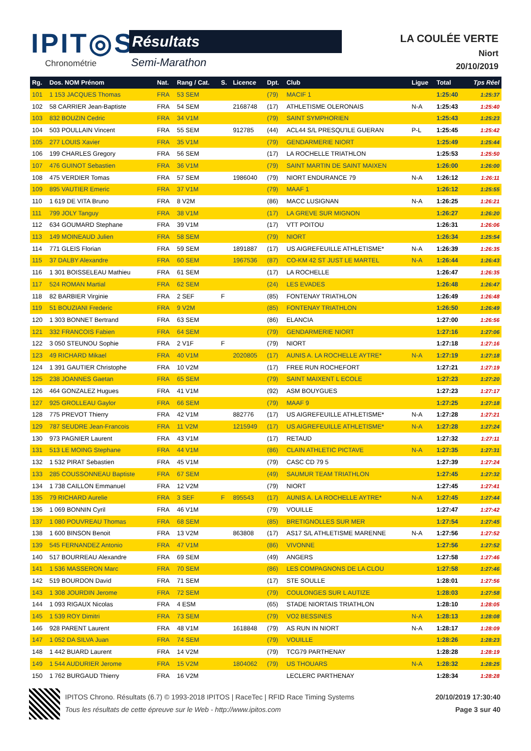IPIT◎S
Chronométrie
Résultats
Semi-Marathon
LA COULÉE VERTE
Niort
20/10/2019
| Rg. | Dos. NOM Prénom | Nat. | Rang / Cat. | S. | Licence | Dpt. | Club | Ligue | Total | Tps Réel |
| --- | --- | --- | --- | --- | --- | --- | --- | --- | --- | --- |
| 101 | 1 153 JACQUES Thomas | FRA | 53 SEM | | | (79) | MACIF 1 | | 1:25:40 | 1:25:37 |
| 102 | 58 CARRIER Jean-Baptiste | FRA | 54 SEM | | 2168748 | (17) | ATHLETISME OLERONAIS | N-A | 1:25:43 | 1:25:40 |
| 103 | 832 BOUZIN Cedric | FRA | 34 V1M | | | (79) | SAINT SYMPHORIEN | | 1:25:43 | 1:25:23 |
| 104 | 503 POULLAIN Vincent | FRA | 55 SEM | | 912785 | (44) | ACL44 S/L PRESQU'ILE GUERAN | P-L | 1:25:45 | 1:25:42 |
| 105 | 277 LOUIS Xavier | FRA | 35 V1M | | | (79) | GENDARMERIE NIORT | | 1:25:49 | 1:25:44 |
| 106 | 199 CHARLES Gregory | FRA | 56 SEM | | | (17) | LA ROCHELLE TRIATHLON | | 1:25:53 | 1:25:50 |
| 107 | 476 GUINOT Sebastien | FRA | 36 V1M | | | (79) | SAINT MARTIN DE SAINT MAIXEN | | 1:26:00 | 1:26:00 |
| 108 | 475 VERDIER Tomas | FRA | 57 SEM | | 1986040 | (79) | NIORT ENDURANCE 79 | N-A | 1:26:12 | 1:26:11 |
| 109 | 895 VAUTIER Emeric | FRA | 37 V1M | | | (79) | MAAF 1 | | 1:26:12 | 1:25:55 |
| 110 | 1 619 DE VITA Bruno | FRA | 8 V2M | | | (86) | MACC LUSIGNAN | N-A | 1:26:25 | 1:26:21 |
| 111 | 799 JOLY Tanguy | FRA | 38 V1M | | | (17) | LA GREVE SUR MIGNON | | 1:26:27 | 1:26:20 |
| 112 | 634 GOUMARD Stephane | FRA | 39 V1M | | | (17) | VTT POITOU | | 1:26:31 | 1:26:06 |
| 113 | 149 MOINEAUD Julien | FRA | 58 SEM | | | (79) | NIORT | | 1:26:34 | 1:25:54 |
| 114 | 771 GLEIS Florian | FRA | 59 SEM | | 1891887 | (17) | US AIGREFEUILLE ATHLETISME* | N-A | 1:26:39 | 1:26:35 |
| 115 | 37 DALBY Alexandre | FRA | 60 SEM | | 1967536 | (87) | CO-KM 42 ST JUST LE MARTEL | N-A | 1:26:44 | 1:26:43 |
| 116 | 1 301 BOISSELEAU Mathieu | FRA | 61 SEM | | | (17) | LA ROCHELLE | | 1:26:47 | 1:26:35 |
| 117 | 524 ROMAN Martial | FRA | 62 SEM | | | (24) | LES EVADES | | 1:26:48 | 1:26:47 |
| 118 | 82 BARBIER Virginie | FRA | 2 SEF | F | | (85) | FONTENAY TRIATHLON | | 1:26:49 | 1:26:48 |
| 119 | 51 BOUZIANI Frederic | FRA | 9 V2M | | | (85) | FONTENAY TRIATHLON | | 1:26:50 | 1:26:49 |
| 120 | 1 303 BONNET Bertrand | FRA | 63 SEM | | | (86) | ELANCIA | | 1:27:00 | 1:26:56 |
| 121 | 332 FRANCOIS Fabien | FRA | 64 SEM | | | (79) | GENDARMERIE NIORT | | 1:27:16 | 1:27:06 |
| 122 | 3 050 STEUNOU Sophie | FRA | 2 V1F | F | | (79) | NIORT | | 1:27:18 | 1:27:16 |
| 123 | 49 RICHARD Mikael | FRA | 40 V1M | | 2020805 | (17) | AUNIS A. LA ROCHELLE AYTRE* | N-A | 1:27:19 | 1:27:18 |
| 124 | 1 391 GAUTIER Christophe | FRA | 10 V2M | | | (17) | FREE RUN ROCHEFORT | | 1:27:21 | 1:27:19 |
| 125 | 238 JOANNES Gaetan | FRA | 65 SEM | | | (79) | SAINT MAIXENT L ECOLE | | 1:27:23 | 1:27:20 |
| 126 | 464 GONZALEZ Hugues | FRA | 41 V1M | | | (92) | ASM BOUYGUES | | 1:27:23 | 1:27:17 |
| 127 | 925 GROLLEAU Gaylor | FRA | 66 SEM | | | (79) | MAAF 9 | | 1:27:25 | 1:27:18 |
| 128 | 775 PREVOT Thierry | FRA | 42 V1M | | 882776 | (17) | US AIGREFEUILLE ATHLETISME* | N-A | 1:27:28 | 1:27:21 |
| 129 | 787 SEUDRE Jean-Francois | FRA | 11 V2M | | 1215949 | (17) | US AIGREFEUILLE ATHLETISME* | N-A | 1:27:28 | 1:27:24 |
| 130 | 973 PAGNIER Laurent | FRA | 43 V1M | | | (17) | RETAUD | | 1:27:32 | 1:27:11 |
| 131 | 513 LE MOING Stephane | FRA | 44 V1M | | | (86) | CLAIN ATHLETIC PICTAVE | N-A | 1:27:35 | 1:27:31 |
| 132 | 1 532 PIRAT Sebastien | FRA | 45 V1M | | | (79) | CASC CD 79 5 | | 1:27:39 | 1:27:24 |
| 133 | 285 COUSSONNEAU Baptiste | FRA | 67 SEM | | | (49) | SAUMUR TEAM TRIATHLON | | 1:27:45 | 1:27:32 |
| 134 | 1 738 CAILLON Emmanuel | FRA | 12 V2M | | | (79) | NIORT | | 1:27:45 | 1:27:41 |
| 135 | 79 RICHARD Aurelie | FRA | 3 SEF | F | 895543 | (17) | AUNIS A. LA ROCHELLE AYTRE* | N-A | 1:27:45 | 1:27:44 |
| 136 | 1 069 BONNIN Cyril | FRA | 46 V1M | | | (79) | VOUILLE | | 1:27:47 | 1:27:42 |
| 137 | 1 080 POUVREAU Thomas | FRA | 68 SEM | | | (85) | BRETIGNOLLES SUR MER | | 1:27:54 | 1:27:45 |
| 138 | 1 600 BINSON Benoit | FRA | 13 V2M | | 863808 | (17) | AS17 S/L ATHLETISME MARENNE | N-A | 1:27:56 | 1:27:52 |
| 139 | 545 FERNANDEZ Antonio | FRA | 47 V1M | | | (86) | VIVONNE | | 1:27:56 | 1:27:52 |
| 140 | 517 BOURREAU Alexandre | FRA | 69 SEM | | | (49) | ANGERS | | 1:27:58 | 1:27:46 |
| 141 | 1 536 MASSERON Marc | FRA | 70 SEM | | | (86) | LES COMPAGNONS DE LA CLOU | | 1:27:58 | 1:27:46 |
| 142 | 519 BOURDON David | FRA | 71 SEM | | | (17) | STE SOULLE | | 1:28:01 | 1:27:56 |
| 143 | 1 308 JOURDIN Jerome | FRA | 72 SEM | | | (79) | COULONGES SUR L AUTIZE | | 1:28:03 | 1:27:58 |
| 144 | 1 093 RIGAUX Nicolas | FRA | 4 ESM | | | (65) | STADE NIORTAIS TRIATHLON | | 1:28:10 | 1:28:05 |
| 145 | 1 539 ROY Dimitri | FRA | 73 SEM | | | (79) | VO2 BESSINES | N-A | 1:28:13 | 1:28:08 |
| 146 | 928 PARENT Laurent | FRA | 48 V1M | | 1618848 | (79) | AS RUN IN NIORT | N-A | 1:28:17 | 1:28:09 |
| 147 | 1 052 DA SILVA Juan | FRA | 74 SEM | | | (79) | VOUILLE | | 1:28:26 | 1:28:23 |
| 148 | 1 442 BUARD Laurent | FRA | 14 V2M | | | (79) | TCG79 PARTHENAY | | 1:28:28 | 1:28:19 |
| 149 | 1 544 AUDURIER Jerome | FRA | 15 V2M | | 1804062 | (79) | US THOUARS | N-A | 1:28:32 | 1:28:25 |
| 150 | 1 762 BURGAUD Thierry | FRA | 16 V2M | | | | LECLERC PARTHENAY | | 1:28:34 | 1:28:28 |
IPITOS Chrono. Résultats (6.7) © 1993-2018 IPITOS | RaceTec | RFID Race Timing Systems 20/10/2019 17:30:40
Tous les résultats de cette épreuve sur le Web - http://www.ipitos.com Page 3 sur 40